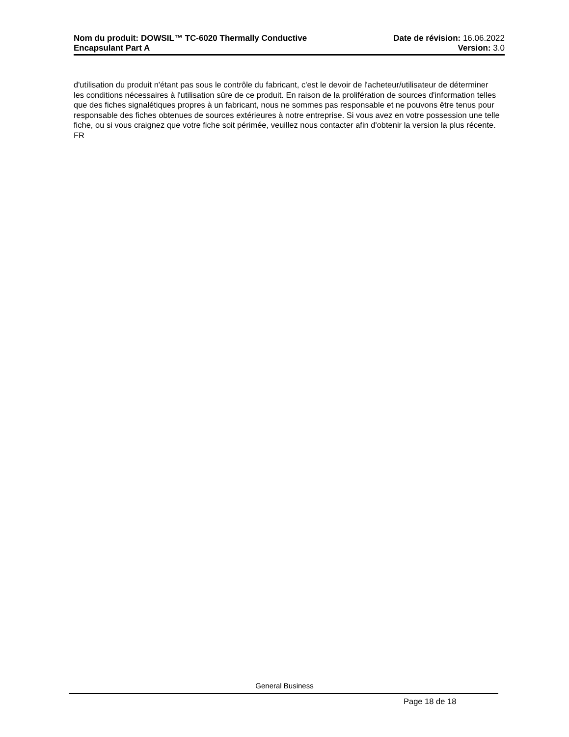Nom du produit: DOWSIL™ TC-6020 Thermally Conductive
Encapsulant Part A
Date de révision: 16.06.2022
Version: 3.0
d'utilisation du produit n'étant pas sous le contrôle du fabricant, c'est le devoir de l'acheteur/utilisateur de déterminer les conditions nécessaires à l'utilisation sûre de ce produit. En raison de la prolifération de sources d'information telles que des fiches signalétiques propres à un fabricant, nous ne sommes pas responsable et ne pouvons être tenus pour responsable des fiches obtenues de sources extérieures à notre entreprise. Si vous avez en votre possession une telle fiche, ou si vous craignez que votre fiche soit périmée, veuillez nous contacter afin d'obtenir la version la plus récente.
FR
General Business
Page 18 de 18